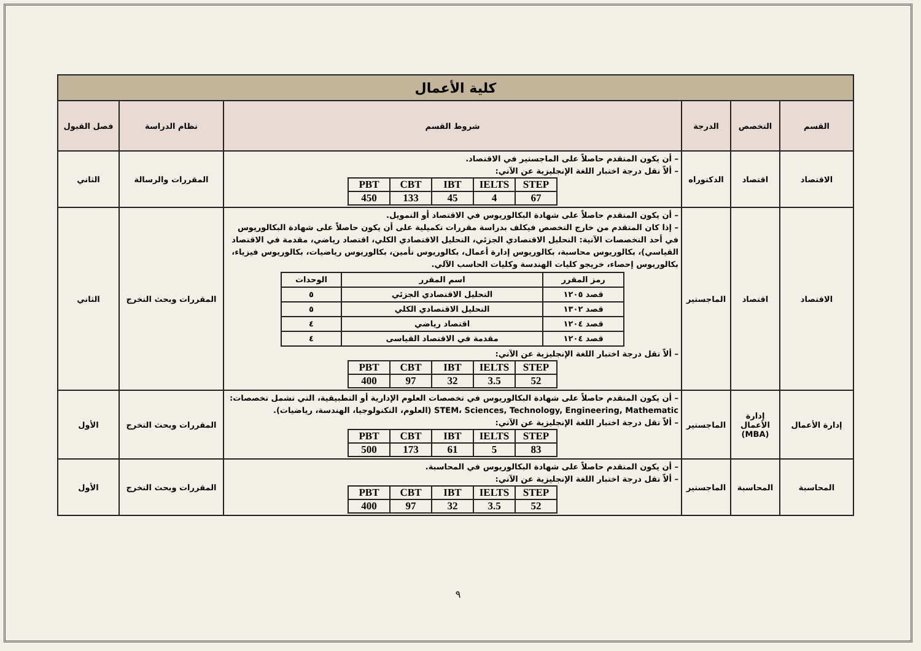| كلية الأعمال | | | | | |
| القسم | التخصص | الدرجة | شروط القسم | نظام الدراسة | فصل القبول |
| الاقتصاد | اقتصاد | الدكتوراه | – أن يكون المتقدم حاصلاً على الماجستير في الاقتصاد. – ألاّ تقل درجة اختبار اللغة الإنجليزية عن الآتي: / PBT / CBT / IBT / IELTS / STEP / / 450 / 133 / 45 / 4 / 67 / | المقررات والرسالة | الثاني |
| الاقتصاد | اقتصاد | الماجستير | – أن يكون المتقدم حاصلاً على شهادة البكالوريوس في الاقتصاد أو التمويل. – إذا كان المتقدم من خارج التخصص فيكلف بدراسة مقررات تكميلية على أن يكون حاصلاً على شهادة البكالوريوس في أحد التخصصات الآتية: التحليل الاقتصادي الجزئي، التحليل الاقتصادي الكلي، اقتصاد رياضي، مقدمة في الاقتصاد القياسي)، بكالوريوس محاسبة، بكالوريوس إدارة أعمال، بكالوريوس تأمين، بكالوريوس رياضيات، بكالوريوس فيزياء، بكالوريوس إحصاء، خريجو كليات الهندسة وكليات الحاسب الآلي. / رمز المقرر / اسم المقرر / الوحدات / / قصد ١٢٠٥ / التحليل الاقتصادي الجزئي / ٥ / / قصد ١٣٠٢ / التحليل الاقتصادي الكلي / ٥ / / قصد ١٢٠٤ / اقتصاد رياضي / ٤ / / قصد ١٢٠٤ / مقدمة في الاقتصاد القياسى / ٤ / – ألاّ تقل درجة اختبار اللغة الإنجليزية عن الآتي: / PBT / CBT / IBT / IELTS / STEP / / 400 / 97 / 32 / 3.5 / 52 / | المقررات وبحث التخرج | الثاني |
| إدارة الأعمال | إدارة الأعمال (MBA) | الماجستير | – أن يكون المتقدم حاصلاً على شهادة البكالوريوس في تخصصات العلوم الإدارية أو التطبيقية، التي تشمل تخصصات: STEM، Sciences, Technology, Engineering, Mathematic (العلوم، التكنولوجيا، الهندسة، رياضيات). – ألاّ تقل درجة اختبار اللغة الإنجليزية عن الآتي: / PBT / CBT / IBT / IELTS / STEP / / 500 / 173 / 61 / 5 / 83 / | المقررات وبحث التخرج | الأول |
| المحاسبة | المحاسبة | الماجستير | – أن يكون المتقدم حاصلاً على شهادة البكالوريوس في المحاسبة. – ألاّ تقل درجة اختبار اللغة الإنجليزية عن الآتي: / PBT / CBT / IBT / IELTS / STEP / / 400 / 97 / 32 / 3.5 / 52 / | المقررات وبحث التخرج | الأول |
٩